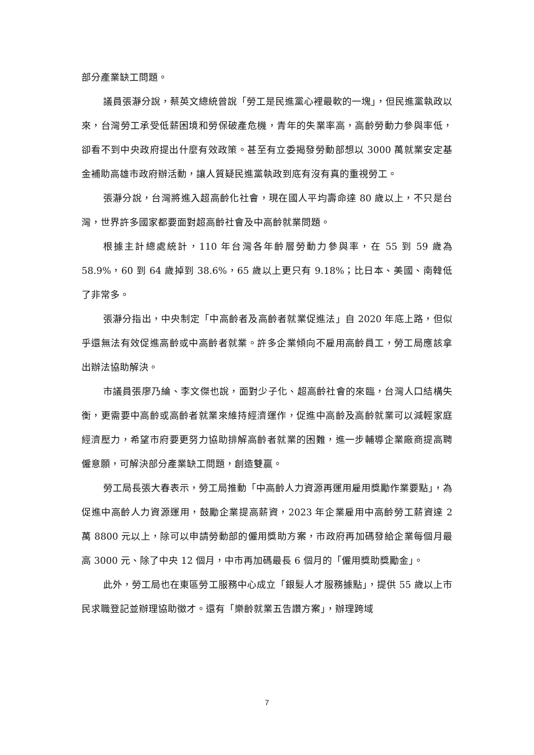部分產業缺工問題。
議員張瀞分說，蔡英文總統曾說「勞工是民進黨心裡最軟的一塊」，但民進黨執政以來，台灣勞工承受低薪困境和勞保破產危機，青年的失業率高，高齡勞動力參與率低，卻看不到中央政府提出什麼有效政策。甚至有立委揭發勞動部想以 3000 萬就業安定基金補助高雄市政府辦活動，讓人質疑民進黨執政到底有沒有真的重視勞工。
張瀞分說，台灣將進入超高齡化社會，現在國人平均壽命達 80 歲以上，不只是台灣，世界許多國家都要面對超高齡社會及中高齡就業問題。
根據主計總處統計，110 年台灣各年齡層勞動力參與率，在 55 到 59 歲為 58.9%，60 到 64 歲掉到 38.6%，65 歲以上更只有 9.18%；比日本、美國、南韓低了非常多。
張瀞分指出，中央制定「中高齡者及高齡者就業促進法」自 2020 年底上路，但似乎還無法有效促進高齡或中高齡者就業。許多企業傾向不雇用高齡員工，勞工局應該拿出辦法協助解決。
市議員張廖乃綸、李文傑也說，面對少子化、超高齡社會的來臨，台灣人口結構失衡，更需要中高齡或高齡者就業來維持經濟運作，促進中高齡及高齡就業可以減輕家庭經濟壓力，希望市府要更努力協助排解高齡者就業的困難，進一步輔導企業廠商提高聘僱意願，可解決部分產業缺工問題，創造雙贏。
勞工局長張大春表示，勞工局推動「中高齡人力資源再運用雇用獎勵作業要點」，為促進中高齡人力資源運用，鼓勵企業提高薪資，2023 年企業雇用中高齡勞工薪資達 2 萬 8800 元以上，除可以申請勞動部的僱用獎助方案，市政府再加碼發給企業每個月最高 3000 元、除了中央 12 個月，中市再加碼最長 6 個月的「僱用獎助獎勵金」。
此外，勞工局也在東區勞工服務中心成立「銀髮人才服務據點」，提供 55 歲以上市民求職登記並辦理協助徵才。還有「樂齡就業五告讚方案」，辦理跨域
7